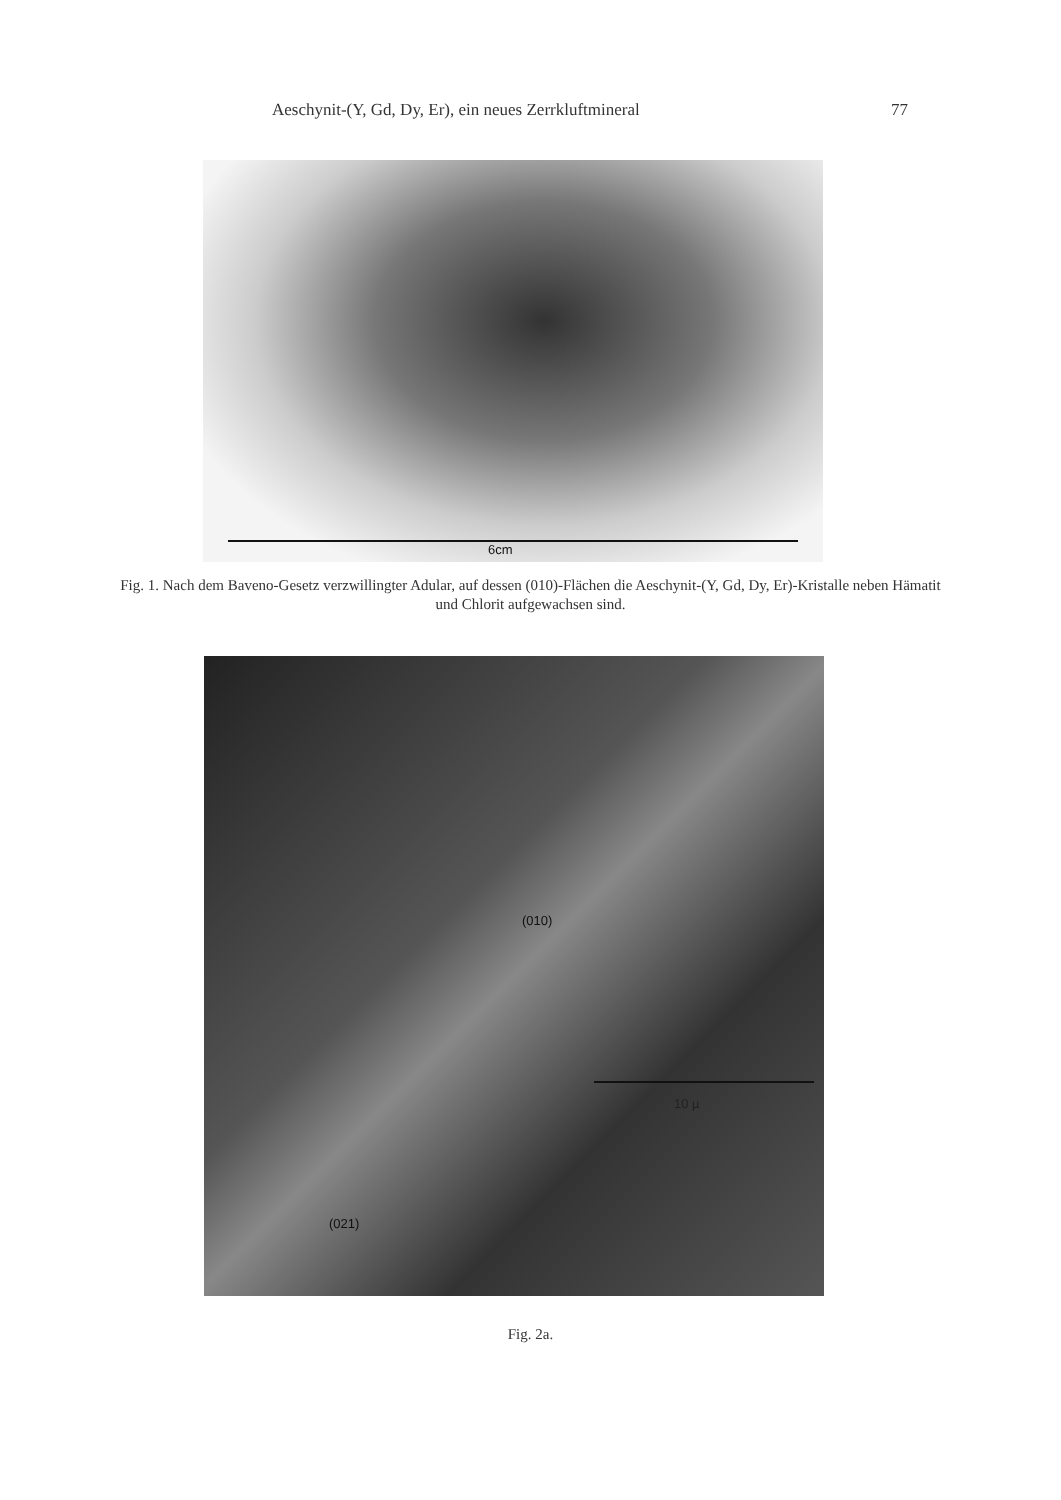Aeschynit-(Y, Gd, Dy, Er), ein neues Zerrkluftmineral 77
6cm
Fig. 1. Nach dem Baveno-Gesetz verzwillingter Adular, auf dessen (010)-Flächen die Aeschynit-(Y, Gd, Dy, Er)-Kristalle neben Hämatit und Chlorit aufgewachsen sind.
(010)
(021)
10 µ
Fig. 2a.